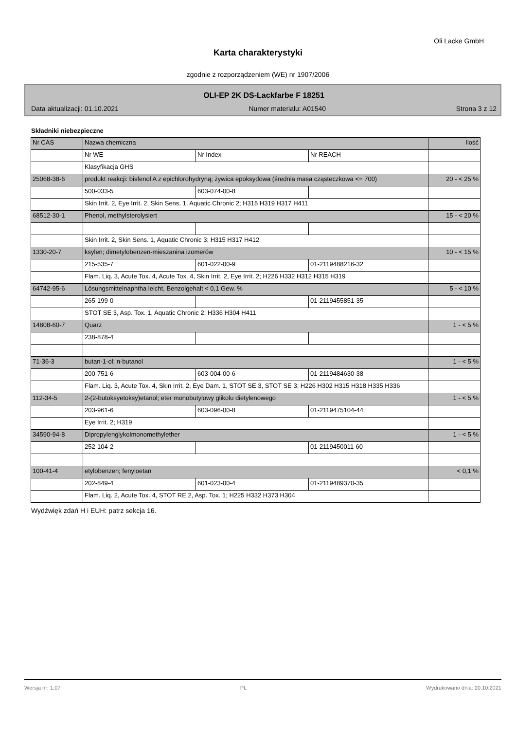Oli Lacke GmbH
Karta charakterystyki
zgodnie z rozporządzeniem (WE) nr 1907/2006
OLI-EP 2K DS-Lackfarbe F 18251
Data aktualizacji: 01.10.2021 Numer materiału: A01540 Strona 3 z 12
Składniki niebezpieczne
| Nr CAS | Nazwa chemiczna | | | Ilość |
| | Nr WE | Nr Index | Nr REACH | |
| | Klasyfikacja GHS | | | |
| 25068-38-6 | produkt reakcji: bisfenol A z epichlorohydryną; żywica epoksydowa (średnia masa cząsteczkowa <= 700) | | | 20 - < 25 % |
| | 500-033-5 | 603-074-00-8 | | |
| | Skin Irrit. 2, Eye Irrit. 2, Skin Sens. 1, Aquatic Chronic 2; H315 H319 H317 H411 | | | |
| 68512-30-1 | Phenol, methylsterolysiert | | | 15 - < 20 % |
| | Skin Irrit. 2, Skin Sens. 1, Aquatic Chronic 3; H315 H317 H412 | | | |
| 1330-20-7 | ksylen; dimetylobenzen-mieszanina izomerów | | | 10 - < 15 % |
| | 215-535-7 | 601-022-00-9 | 01-2119488216-32 | |
| | Flam. Liq. 3, Acute Tox. 4, Acute Tox. 4, Skin Irrit. 2, Eye Irrit. 2; H226 H332 H312 H315 H319 | | | |
| 64742-95-6 | Lösungsmittelnaphtha leicht, Benzolgehalt < 0,1 Gew. % | | | 5 - < 10 % |
| | 265-199-0 | | 01-2119455851-35 | |
| | STOT SE 3, Asp. Tox. 1, Aquatic Chronic 2; H336 H304 H411 | | | |
| 14808-60-7 | Quarz | | | 1 - < 5 % |
| | 238-878-4 | | | |
| 71-36-3 | butan-1-ol; n-butanol | | | 1 - < 5 % |
| | 200-751-6 | 603-004-00-6 | 01-2119484630-38 | |
| | Flam. Liq. 3, Acute Tox. 4, Skin Irrit. 2, Eye Dam. 1, STOT SE 3, STOT SE 3; H226 H302 H315 H318 H335 H336 | | | |
| 112-34-5 | 2-(2-butoksyetoksy)etanol; eter monobutylowy glikolu dietylenowego | | | 1 - < 5 % |
| | 203-961-6 | 603-096-00-8 | 01-2119475104-44 | |
| | Eye Irrit. 2; H319 | | | |
| 34590-94-8 | Dipropylenglykolmonomethylether | | | 1 - < 5 % |
| | 252-104-2 | | 01-2119450011-60 | |
| 100-41-4 | etylobenzen; fenyloetan | | | < 0,1 % |
| | 202-849-4 | 601-023-00-4 | 01-2119489370-35 | |
| | Flam. Liq. 2, Acute Tox. 4, STOT RE 2, Asp. Tox. 1; H225 H332 H373 H304 | | | |
Wydźwięk zdań H i EUH: patrz sekcja 16.
Wersja nr: 1,07 PL Wydrukowano dnia: 20.10.2021